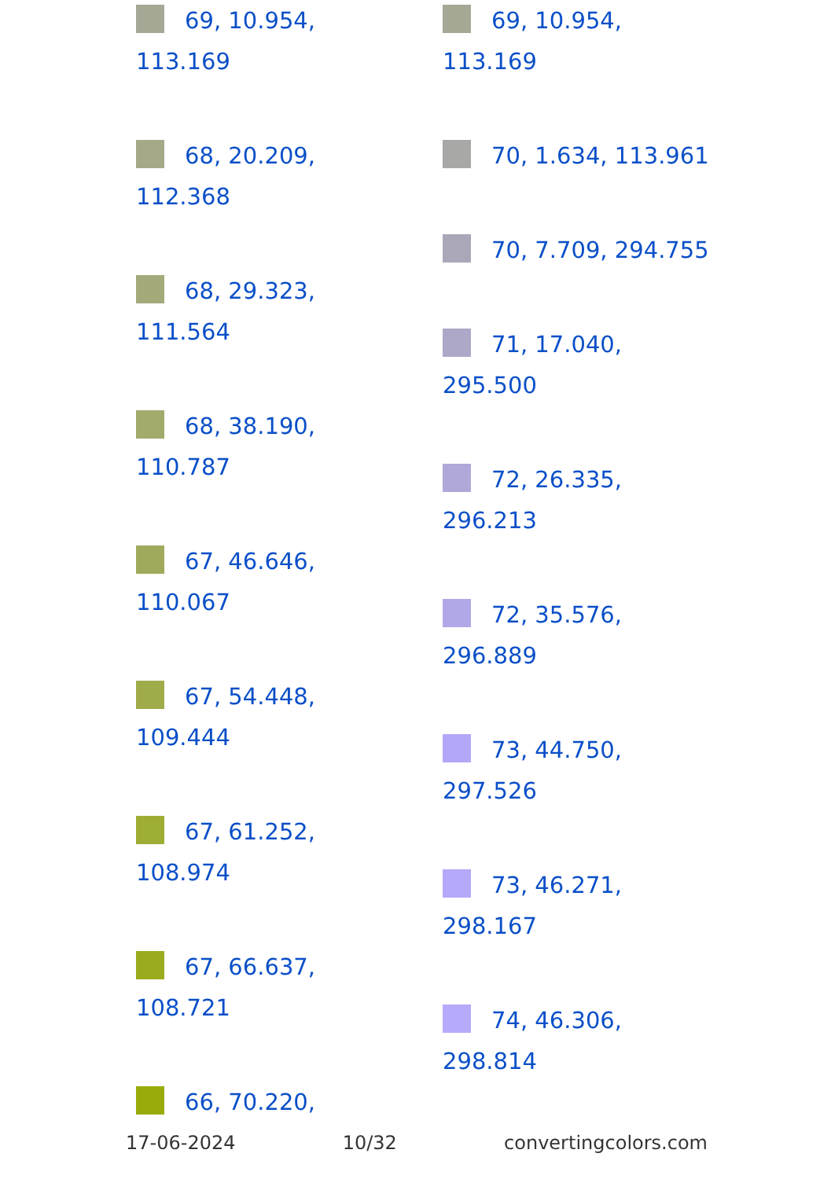69, 10.954, 113.169
68, 20.209, 112.368
68, 29.323, 111.564
68, 38.190, 110.787
67, 46.646, 110.067
67, 54.448, 109.444
67, 61.252, 108.974
67, 66.637, 108.721
66, 70.220,
69, 10.954, 113.169
70, 1.634, 113.961
70, 7.709, 294.755
71, 17.040, 295.500
72, 26.335, 296.213
72, 35.576, 296.889
73, 44.750, 297.526
73, 46.271, 298.167
74, 46.306, 298.814
17-06-2024 10/32 convertingcolors.com